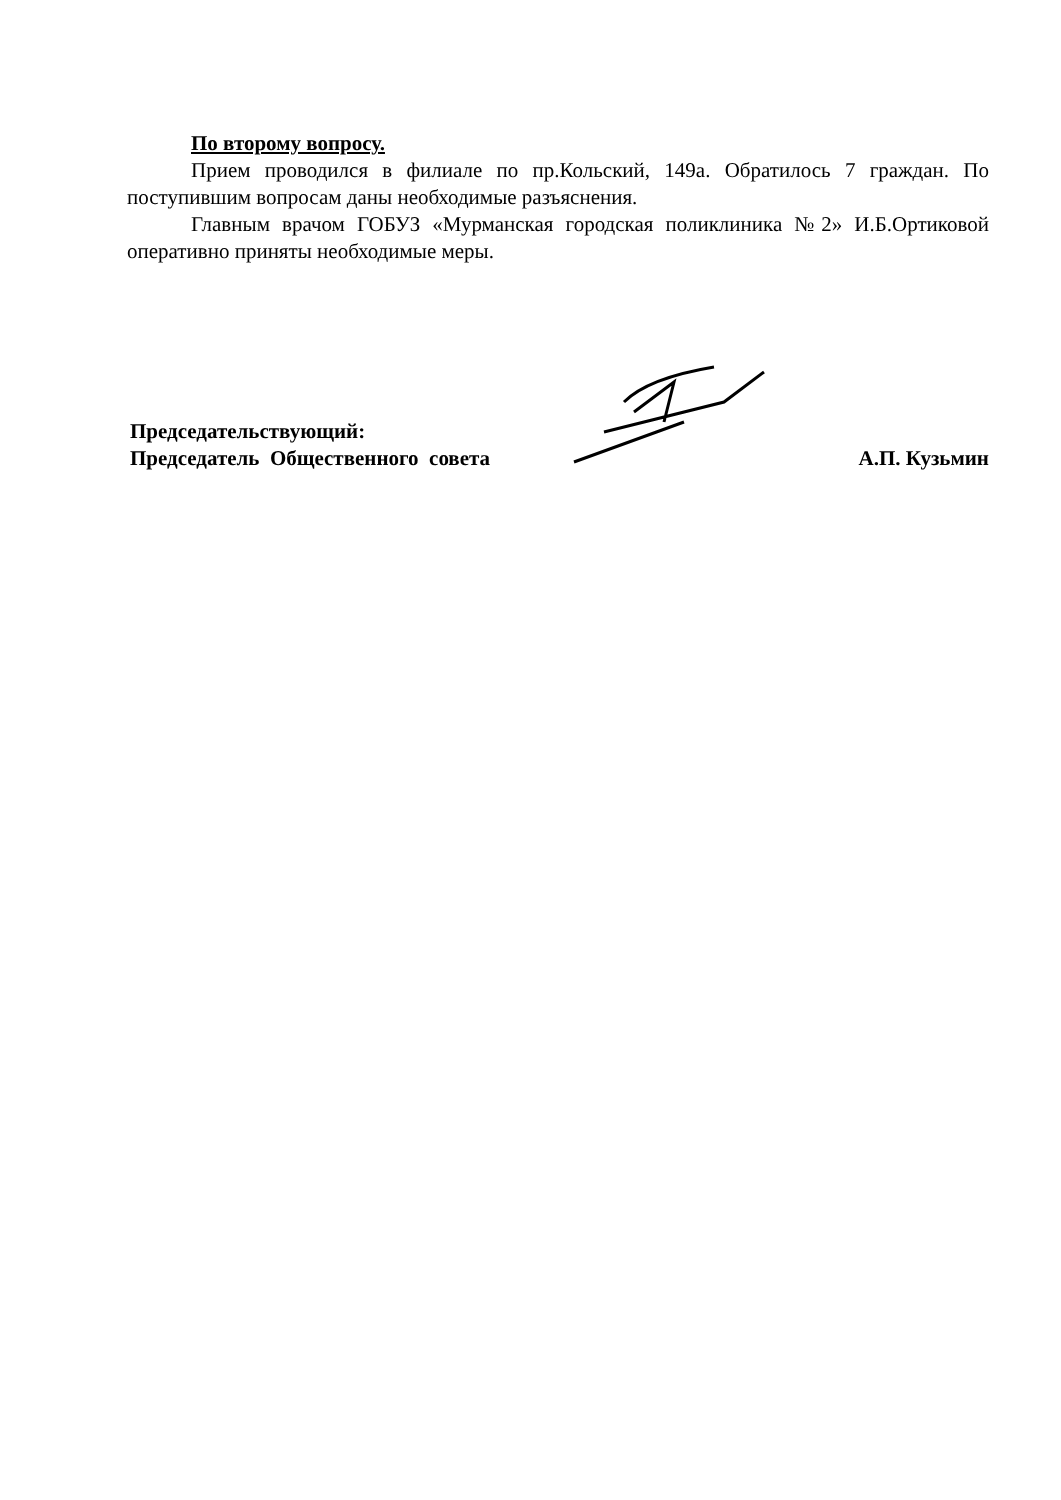По второму вопросу.
Прием проводился в филиале по пр.Кольский, 149а. Обратилось 7 граждан. По поступившим вопросам даны необходимые разъяснения.
Главным врачом ГОБУЗ «Мурманская городская поликлиника №2» И.Б.Ортиковой оперативно приняты необходимые меры.
Председательствующий:
Председатель Общественного совета
А.П. Кузьмин